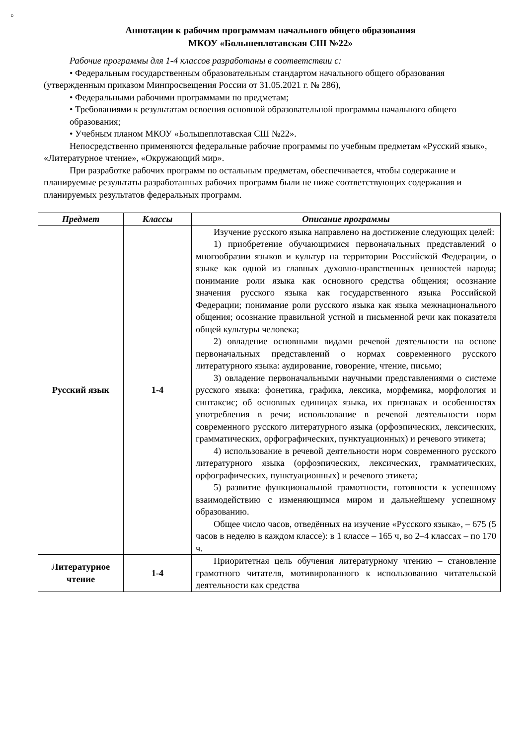D
Аннотации к рабочим программам начального общего образования
МКОУ «Большеплотавская СШ №22»
Рабочие программы для 1-4 классов разработаны в соответствии с:
• Федеральным государственным образовательным стандартом начального общего образования (утвержденным приказом Минпросвещения России от 31.05.2021 г. № 286),
• Федеральными рабочими программами по предметам;
• Требованиями к результатам освоения основной образовательной программы начального общего образования;
• Учебным планом МКОУ «Большеплотавская СШ №22».
Непосредственно применяются федеральные рабочие программы по учебным предметам «Русский язык», «Литературное чтение», «Окружающий мир».
При разработке рабочих программ по остальным предметам, обеспечивается, чтобы содержание и планируемые результаты разработанных рабочих программ были не ниже соответствующих содержания и планируемых результатов федеральных программ.
| Предмет | Классы | Описание программы |
| --- | --- | --- |
| Русский язык | 1-4 | Изучение русского языка направлено на достижение следующих целей: 1) приобретение обучающимися первоначальных представлений о многообразии языков и культур на территории Российской Федерации, о языке как одной из главных духовно-нравственных ценностей народа; понимание роли языка как основного средства общения; осознание значения русского языка как государственного языка Российской Федерации; понимание роли русского языка как языка межнационального общения; осознание правильной устной и письменной речи как показателя общей культуры человека; 2) овладение основными видами речевой деятельности на основе первоначальных представлений о нормах современного русского литературного языка: аудирование, говорение, чтение, письмо; 3) овладение первоначальными научными представлениями о системе русского языка: фонетика, графика, лексика, морфемика, морфология и синтаксис; об основных единицах языка, их признаках и особенностях употребления в речи; использование в речевой деятельности норм современного русского литературного языка (орфоэпических, лексических, грамматических, орфографических, пунктуационных) и речевого этикета; 4) использование в речевой деятельности норм современного русского литературного языка (орфоэпических, лексических, грамматических, орфографических, пунктуационных) и речевого этикета; 5) развитие функциональной грамотности, готовности к успешному взаимодействию с изменяющимся миром и дальнейшему успешному образованию. Общее число часов, отведённых на изучение «Русского языка», – 675 (5 часов в неделю в каждом классе): в 1 классе – 165 ч, во 2–4 классах – по 170 ч. |
| Литературное чтение | 1-4 | Приоритетная цель обучения литературному чтению – становление грамотного читателя, мотивированного к использованию читательской деятельности как средства |